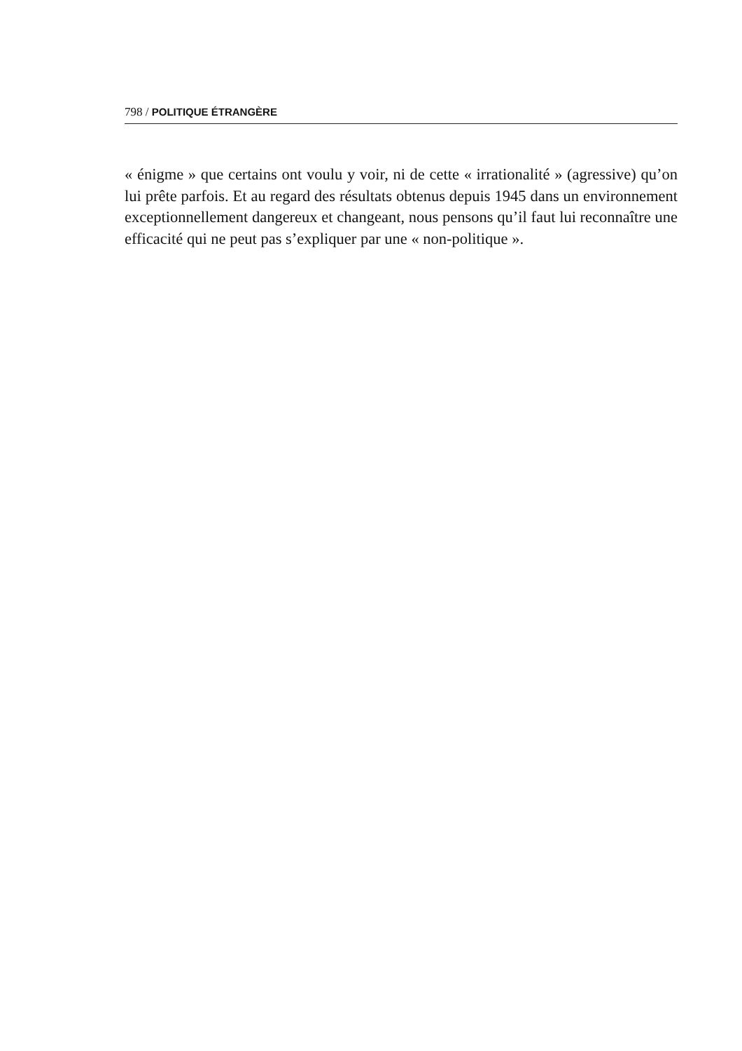798 / POLITIQUE ÉTRANGÈRE
« énigme » que certains ont voulu y voir, ni de cette « irrationalité » (agressive) qu’on lui prête parfois. Et au regard des résultats obtenus depuis 1945 dans un environnement exceptionnellement dangereux et changeant, nous pensons qu’il faut lui reconnaître une efficacité qui ne peut pas s’expliquer par une « non-politique ».